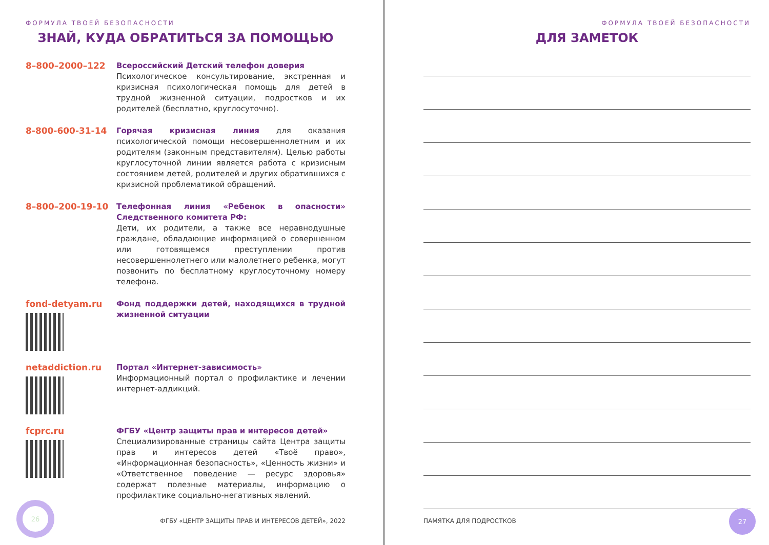ФОРМУЛА ТВОЕЙ БЕЗОПАСНОСТИ
ЗНАЙ, КУДА ОБРАТИТЬСЯ ЗА ПОМОЩЬЮ
8–800–2000–122
Всероссийский Детский телефон доверия
Психологическое консультирование, экстренная и кризисная психологическая помощь для детей в трудной жизненной ситуации, подростков и их родителей (бесплатно, круглосуточно).
8-800-600-31-14
Горячая кризисная линия для оказания психологической помощи несовершеннолетним и их родителям (законным представителям). Целью работы круглосуточной линии является работа с кризисным состоянием детей, родителей и других обратившихся с кризисной проблематикой обращений.
8–800–200-19-10
Телефонная линия «Ребенок в опасности» Следственного комитета РФ:
Дети, их родители, а также все неравнодушные граждане, обладающие информацией о совершенном или готовящемся преступлении против несовершеннолетнего или малолетнего ребенка, могут позвонить по бесплатному круглосуточному номеру телефона.
fond-detyam.ru
Фонд поддержки детей, находящихся в трудной жизненной ситуации
netaddiction.ru
Портал «Интернет-зависимость»
Информационный портал о профилактике и лечении интернет-аддикций.
fcprc.ru
ФГБУ «Центр защиты прав и интересов детей»
Специализированные страницы сайта Центра защиты прав и интересов детей «Твоё право», «Информационная безопасность», «Ценность жизни» и «Ответственное поведение — ресурс здоровья» содержат полезные материалы, информацию о профилактике социально-негативных явлений.
26
ФГБУ «ЦЕНТР ЗАЩИТЫ ПРАВ И ИНТЕРЕСОВ ДЕТЕЙ», 2022
ФОРМУЛА ТВОЕЙ БЕЗОПАСНОСТИ
ДЛЯ ЗАМЕТОК
ПАМЯТКА ДЛЯ ПОДРОСТКОВ
27